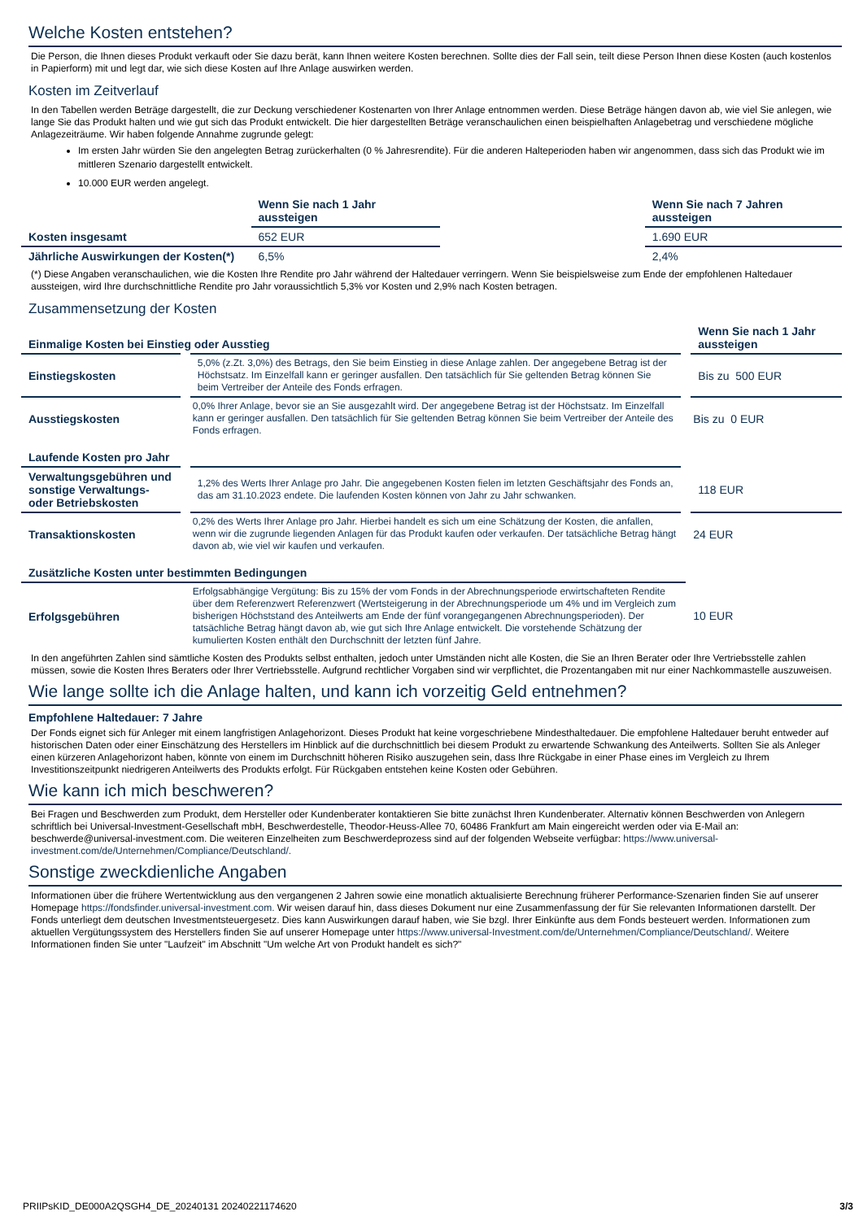Welche Kosten entstehen?
Die Person, die Ihnen dieses Produkt verkauft oder Sie dazu berät, kann Ihnen weitere Kosten berechnen. Sollte dies der Fall sein, teilt diese Person Ihnen diese Kosten (auch kostenlos in Papierform) mit und legt dar, wie sich diese Kosten auf Ihre Anlage auswirken werden.
Kosten im Zeitverlauf
In den Tabellen werden Beträge dargestellt, die zur Deckung verschiedener Kostenarten von Ihrer Anlage entnommen werden. Diese Beträge hängen davon ab, wie viel Sie anlegen, wie lange Sie das Produkt halten und wie gut sich das Produkt entwickelt. Die hier dargestellten Beträge veranschaulichen einen beispielhaften Anlagebetrag und verschiedene mögliche Anlagezeiträume. Wir haben folgende Annahme zugrunde gelegt:
Im ersten Jahr würden Sie den angelegten Betrag zurückerhalten (0 % Jahresrendite). Für die anderen Halteperioden haben wir angenommen, dass sich das Produkt wie im mittleren Szenario dargestellt entwickelt.
10.000 EUR werden angelegt.
| | Wenn Sie nach 1 Jahr aussteigen | | Wenn Sie nach 7 Jahren aussteigen |
| --- | --- | --- | --- |
| Kosten insgesamt | 652 EUR | | 1.690 EUR |
| Jährliche Auswirkungen der Kosten(*) | 6,5% | | 2,4% |
(*) Diese Angaben veranschaulichen, wie die Kosten Ihre Rendite pro Jahr während der Haltedauer verringern. Wenn Sie beispielsweise zum Ende der empfohlenen Haltedauer aussteigen, wird Ihre durchschnittliche Rendite pro Jahr voraussichtlich 5,3% vor Kosten und 2,9% nach Kosten betragen.
Zusammensetzung der Kosten
| Einmalige Kosten bei Einstieg oder Ausstieg | | Wenn Sie nach 1 Jahr aussteigen |
| --- | --- | --- |
| Einstiegskosten | 5,0% (z.Zt. 3,0%) des Betrags, den Sie beim Einstieg in diese Anlage zahlen. Der angegebene Betrag ist der Höchstsatz. Im Einzelfall kann er geringer ausfallen. Den tatsächlich für Sie geltenden Betrag können Sie beim Vertreiber der Anteile des Fonds erfragen. | Bis zu 500 EUR |
| Ausstiegskosten | 0,0% Ihrer Anlage, bevor sie an Sie ausgezahlt wird. Der angegebene Betrag ist der Höchstsatz. Im Einzelfall kann er geringer ausfallen. Den tatsächlich für Sie geltenden Betrag können Sie beim Vertreiber der Anteile des Fonds erfragen. | Bis zu 0 EUR |
| Laufende Kosten pro Jahr | | |
| Verwaltungsgebühren und sonstige Verwaltungs- oder Betriebskosten | 1,2% des Werts Ihrer Anlage pro Jahr. Die angegebenen Kosten fielen im letzten Geschäftsjahr des Fonds an, das am 31.10.2023 endete. Die laufenden Kosten können von Jahr zu Jahr schwanken. | 118 EUR |
| Transaktionskosten | 0,2% des Werts Ihrer Anlage pro Jahr. Hierbei handelt es sich um eine Schätzung der Kosten, die anfallen, wenn wir die zugrunde liegenden Anlagen für das Produkt kaufen oder verkaufen. Der tatsächliche Betrag hängt davon ab, wie viel wir kaufen und verkaufen. | 24 EUR |
| Zusätzliche Kosten unter bestimmten Bedingungen | | |
| Erfolgsgebühren | Erfolgsabhängige Vergütung: Bis zu 15% der vom Fonds in der Abrechnungsperiode erwirtschafteten Rendite über dem Referenzwert Referenzwert (Wertsteigerung in der Abrechnungsperiode um 4% und im Vergleich zum bisherigen Höchststand des Anteilwerts am Ende der fünf vorangegangenen Abrechnungsperioden). Der tatsächliche Betrag hängt davon ab, wie gut sich Ihre Anlage entwickelt. Die vorstehende Schätzung der kumulierten Kosten enthält den Durchschnitt der letzten fünf Jahre. | 10 EUR |
In den angeführten Zahlen sind sämtliche Kosten des Produkts selbst enthalten, jedoch unter Umständen nicht alle Kosten, die Sie an Ihren Berater oder Ihre Vertriebsstelle zahlen müssen, sowie die Kosten Ihres Beraters oder Ihrer Vertriebsstelle. Aufgrund rechtlicher Vorgaben sind wir verpflichtet, die Prozentangaben mit nur einer Nachkommastelle auszuweisen.
Wie lange sollte ich die Anlage halten, und kann ich vorzeitig Geld entnehmen?
Empfohlene Haltedauer: 7 Jahre
Der Fonds eignet sich für Anleger mit einem langfristigen Anlagehorizont. Dieses Produkt hat keine vorgeschriebene Mindesthaltedauer. Die empfohlene Haltedauer beruht entweder auf historischen Daten oder einer Einschätzung des Herstellers im Hinblick auf die durchschnittlich bei diesem Produkt zu erwartende Schwankung des Anteilwerts. Sollten Sie als Anleger einen kürzeren Anlagehorizont haben, könnte von einem im Durchschnitt höheren Risiko auszugehen sein, dass Ihre Rückgabe in einer Phase eines im Vergleich zu Ihrem Investitionszeitpunkt niedrigeren Anteilwerts des Produkts erfolgt. Für Rückgaben entstehen keine Kosten oder Gebühren.
Wie kann ich mich beschweren?
Bei Fragen und Beschwerden zum Produkt, dem Hersteller oder Kundenberater kontaktieren Sie bitte zunächst Ihren Kundenberater. Alternativ können Beschwerden von Anlegern schriftlich bei Universal-Investment-Gesellschaft mbH, Beschwerdestelle, Theodor-Heuss-Allee 70, 60486 Frankfurt am Main eingereicht werden oder via E-Mail an: beschwerde@universal-investment.com. Die weiteren Einzelheiten zum Beschwerdeprozess sind auf der folgenden Webseite verfügbar: https://www.universal-investment.com/de/Unternehmen/Compliance/Deutschland/.
Sonstige zweckdienliche Angaben
Informationen über die frühere Wertentwicklung aus den vergangenen 2 Jahren sowie eine monatlich aktualisierte Berechnung früherer Performance-Szenarien finden Sie auf unserer Homepage https://fondsfinder.universal-investment.com. Wir weisen darauf hin, dass dieses Dokument nur eine Zusammenfassung der für Sie relevanten Informationen darstellt. Der Fonds unterliegt dem deutschen Investmentsteuergesetz. Dies kann Auswirkungen darauf haben, wie Sie bzgl. Ihrer Einkünfte aus dem Fonds besteuert werden. Informationen zum aktuellen Vergütungssystem des Herstellers finden Sie auf unserer Homepage unter https://www.universal-Investment.com/de/Unternehmen/Compliance/Deutschland/. Weitere Informationen finden Sie unter "Laufzeit" im Abschnitt "Um welche Art von Produkt handelt es sich?"
PRIIPsKID_DE000A2QSGH4_DE_20240131 20240221174620 3/3